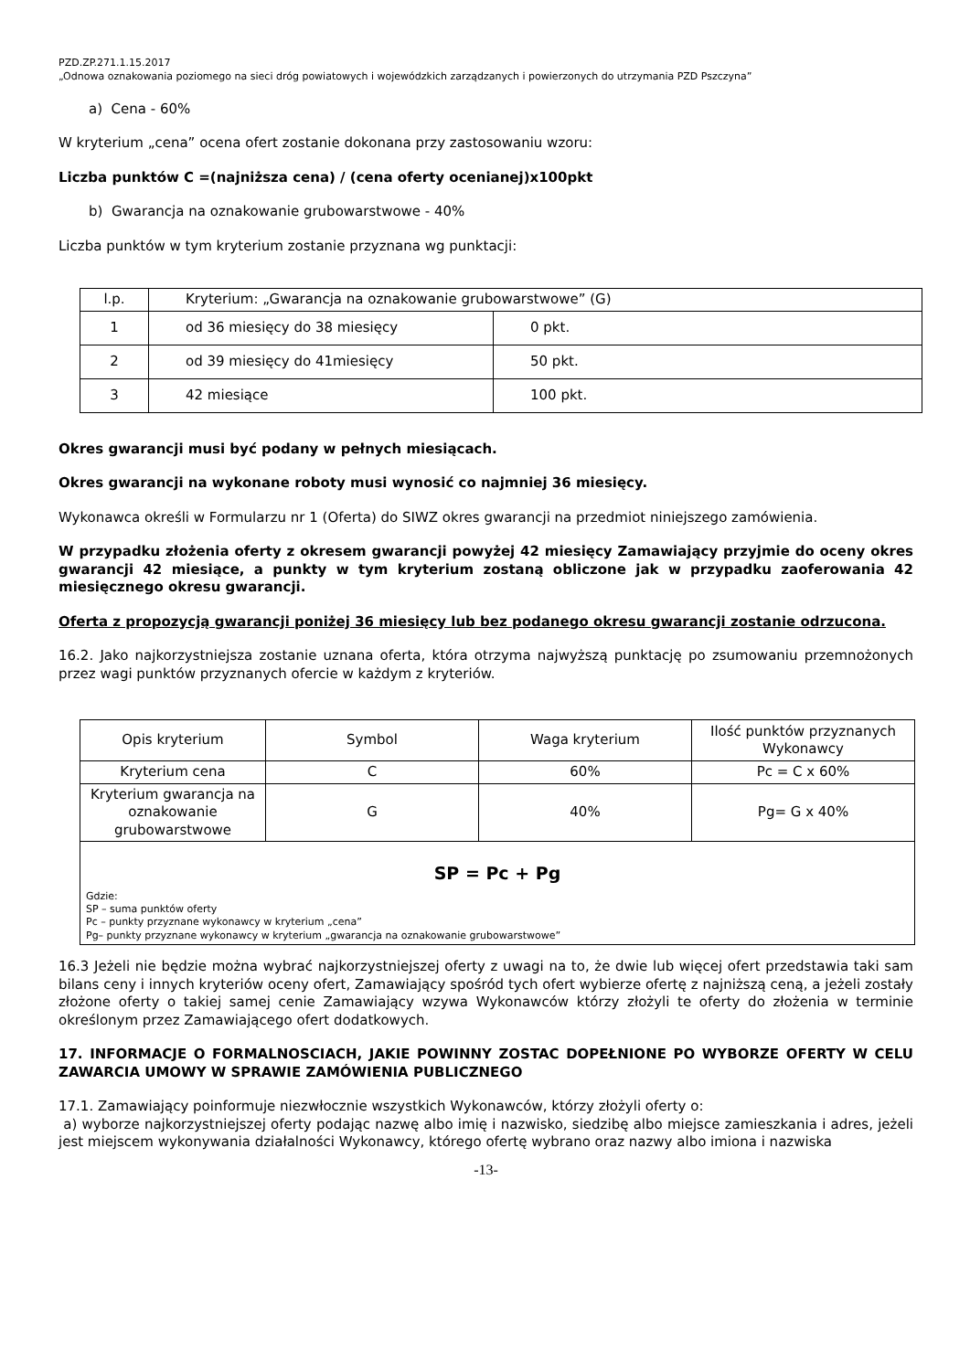PZD.ZP.271.1.15.2017
„Odnowa oznakowania poziomego na sieci dróg powiatowych i wojewódzkich zarządzanych i powierzonych do utrzymania PZD Pszczyna”
a) Cena - 60%
W kryterium „cena” ocena ofert zostanie dokonana przy zastosowaniu wzoru:
Liczba punktów C =(najniższa cena) / (cena oferty ocenianej)x100pkt
b) Gwarancja na oznakowanie grubowarstwowe - 40%
Liczba punktów w tym kryterium zostanie przyznana wg punktacji:
| l.p. | Kryterium: „Gwarancja na oznakowanie grubowarstwowe” (G) | |
| 1 | od 36 miesięcy do 38 miesięcy | 0 pkt. |
| 2 | od 39 miesięcy do 41miesięcy | 50 pkt. |
| 3 | 42 miesiące | 100 pkt. |
Okres gwarancji musi być podany w pełnych miesiącach.
Okres gwarancji na wykonane roboty musi wynosić co najmniej 36 miesięcy.
Wykonawca określi w Formularzu nr 1 (Oferta) do SIWZ okres gwarancji na przedmiot niniejszego zamówienia.
W przypadku złożenia oferty z okresem gwarancji powyżej 42 miesięcy Zamawiający przyjmie do oceny okres gwarancji 42 miesiące, a punkty w tym kryterium zostaną obliczone jak w przypadku zaoferowania 42 miesięcznego okresu gwarancji.
Oferta z propozycją gwarancji poniżej 36 miesięcy lub bez podanego okresu gwarancji zostanie odrzucona.
16.2. Jako najkorzystniejsza zostanie uznana oferta, która otrzyma najwyższą punktację po zsumowaniu przemnożonych przez wagi punktów przyznanych ofercie w każdym z kryteriów.
| Opis kryterium | Symbol | Waga kryterium | Ilość punktów przyznanych Wykonawcy |
| Kryterium cena | C | 60% | Pc = C x 60% |
| Kryterium gwarancja na oznakowanie grubowarstwowe | G | 40% | Pg= G x 40% |
| SP = Pc + Pg Gdzie: SP – suma punktów oferty Pc – punkty przyznane wykonawcy w kryterium „cena” Pg– punkty przyznane wykonawcy w kryterium „gwarancja na oznakowanie grubowarstwowe” | | | |
16.3 Jeżeli nie będzie można wybrać najkorzystniejszej oferty z uwagi na to, że dwie lub więcej ofert przedstawia taki sam bilans ceny i innych kryteriów oceny ofert, Zamawiający spośród tych ofert wybierze ofertę z najniższą ceną, a jeżeli zostały złożone oferty o takiej samej cenie Zamawiający wzywa Wykonawców którzy złożyli te oferty do złożenia w terminie określonym przez Zamawiającego ofert dodatkowych.
17. INFORMACJE O FORMALNOSCIACH, JAKIE POWINNY ZOSTAC DOPEŁNIONE PO WYBORZE OFERTY W CELU ZAWARCIA UMOWY W SPRAWIE ZAMÓWIENIA PUBLICZNEGO
17.1. Zamawiający poinformuje niezwłocznie wszystkich Wykonawców, którzy złożyli oferty o:
a) wyborze najkorzystniejszej oferty podając nazwę albo imię i nazwisko, siedzibę albo miejsce zamieszkania i adres, jeżeli jest miejscem wykonywania działalności Wykonawcy, którego ofertę wybrano oraz nazwy albo imiona i nazwiska
-13-